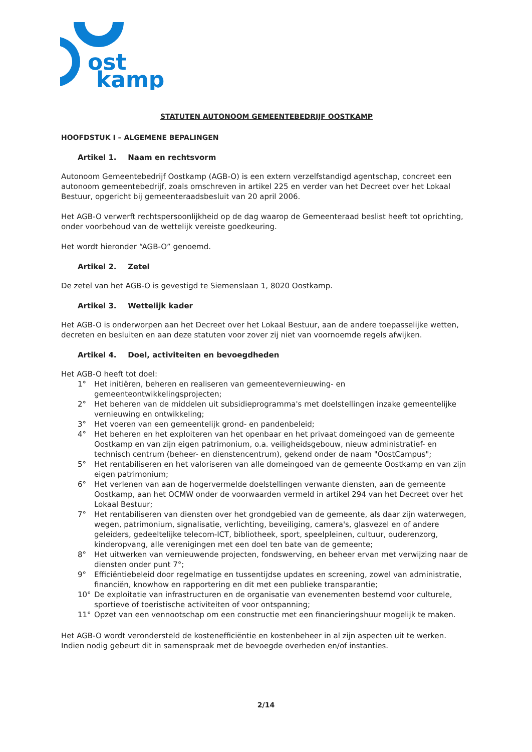ost
kamp
STATUTEN AUTONOOM GEMEENTEBEDRIJF OOSTKAMP
HOOFDSTUK I – ALGEMENE BEPALINGEN
Artikel 1. Naam en rechtsvorm
Autonoom Gemeentebedrijf Oostkamp (AGB-O) is een extern verzelfstandigd agentschap, concreet een autonoom gemeentebedrijf, zoals omschreven in artikel 225 en verder van het Decreet over het Lokaal Bestuur, opgericht bij gemeenteraadsbesluit van 20 april 2006.
Het AGB-O verwerft rechtspersoonlijkheid op de dag waarop de Gemeenteraad beslist heeft tot oprichting, onder voorbehoud van de wettelijk vereiste goedkeuring.
Het wordt hieronder “AGB-O” genoemd.
Artikel 2. Zetel
De zetel van het AGB-O is gevestigd te Siemenslaan 1, 8020 Oostkamp.
Artikel 3. Wettelijk kader
Het AGB-O is onderworpen aan het Decreet over het Lokaal Bestuur, aan de andere toepasselijke wetten, decreten en besluiten en aan deze statuten voor zover zij niet van voornoemde regels afwijken.
Artikel 4. Doel, activiteiten en bevoegdheden
Het AGB-O heeft tot doel:
1° Het initiëren, beheren en realiseren van gemeentevernieuwing- en gemeenteontwikkelingsprojecten;
2° Het beheren van de middelen uit subsidieprogramma's met doelstellingen inzake gemeentelijke vernieuwing en ontwikkeling;
3° Het voeren van een gemeentelijk grond- en pandenbeleid;
4° Het beheren en het exploiteren van het openbaar en het privaat domeingoed van de gemeente Oostkamp en van zijn eigen patrimonium, o.a. veiligheidsgebouw, nieuw administratief- en technisch centrum (beheer- en dienstencentrum), gekend onder de naam "OostCampus";
5° Het rentabiliseren en het valoriseren van alle domeingoed van de gemeente Oostkamp en van zijn eigen patrimonium;
6° Het verlenen van aan de hogervermelde doelstellingen verwante diensten, aan de gemeente Oostkamp, aan het OCMW onder de voorwaarden vermeld in artikel 294 van het Decreet over het Lokaal Bestuur;
7° Het rentabiliseren van diensten over het grondgebied van de gemeente, als daar zijn waterwegen, wegen, patrimonium, signalisatie, verlichting, beveiliging, camera's, glasvezel en of andere geleiders, gedeeltelijke telecom-ICT, bibliotheek, sport, speelpleinen, cultuur, ouderenzorg, kinderopvang, alle verenigingen met een doel ten bate van de gemeente;
8° Het uitwerken van vernieuwende projecten, fondswerving, en beheer ervan met verwijzing naar de diensten onder punt 7°;
9° Efficiëntiebeleid door regelmatige en tussentijdse updates en screening, zowel van administratie, financiën, knowhow en rapportering en dit met een publieke transparantie;
10° De exploitatie van infrastructuren en de organisatie van evenementen bestemd voor culturele, sportieve of toeristische activiteiten of voor ontspanning;
11° Opzet van een vennootschap om een constructie met een financieringshuur mogelijk te maken.
Het AGB-O wordt verondersteld de kostenefficiëntie en kostenbeheer in al zijn aspecten uit te werken. Indien nodig gebeurt dit in samenspraak met de bevoegde overheden en/of instanties.
2/14